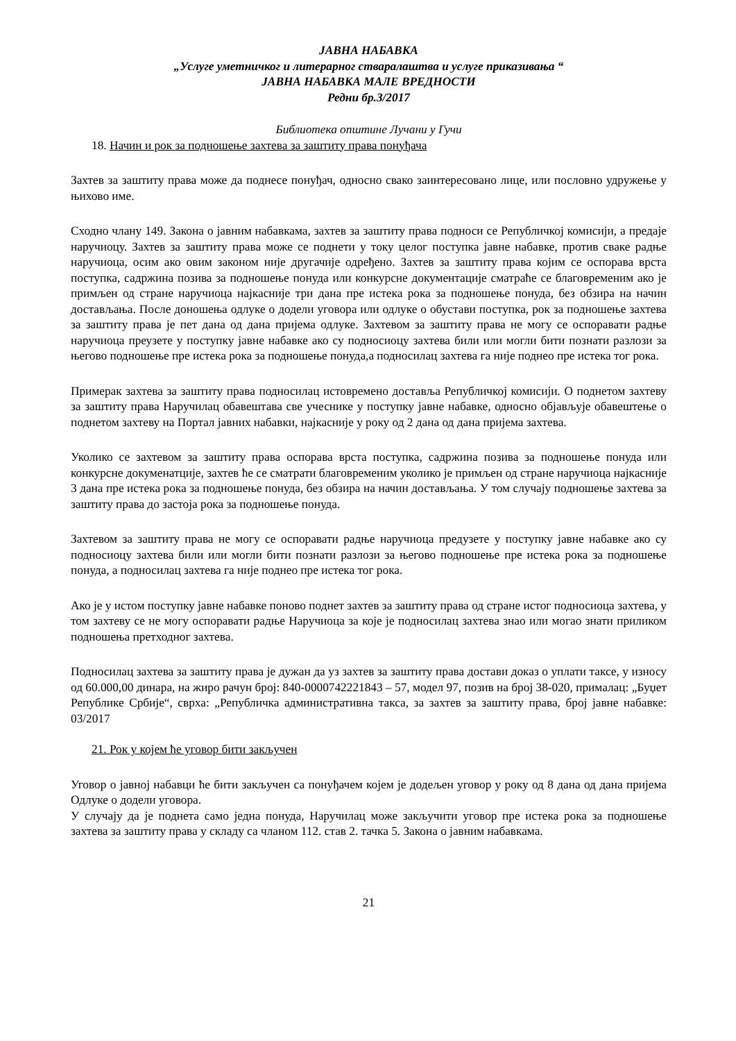ЈАВНА НАБАВКА
„Услуге уметничког и литерарног стваралаштва и услуге приказивања “
ЈАВНА НАБАВКА МАЛЕ ВРЕДНОСТИ
Редни бр.3/2017
Библиотека општине Лучани у Гучи
18. Начин и рок за подношење захтева за заштиту права понуђача
Захтев за заштиту права може да поднесе понуђач, односно свако заинтересовано лице, или пословно удружење у њихово име.
Сходно члану 149. Закона о јавним набавкама, захтев за заштиту права подноси се Републичкој комисији, а предаје наручиоцу. Захтев за заштиту права може се поднети у току целог поступка јавне набавке, против сваке радње наручиоца, осим ако овим законом није другачије одређено. Захтев за заштиту права којим се оспорава врста поступка, садржина позива за подношење понуда или конкурсне документације сматраће се благовременим ако је примљен од стране наручиоца најкасније три дана пре истека рока за подношење понуда, без обзира на начин достављања. После доношења одлуке о додели уговора или одлуке о обустави поступка, рок за подношење захтева за заштиту права је пет дана од дана пријема одлуке. Захтевом за заштиту права не могу се оспоравати радње наручиоца преузете у поступку јавне набавке ако су подносиоцу захтева били или могли бити познати разлози за његово подношење пре истека рока за подношење понуда,а подносилац захтева га није поднео пре истека тог рока.
Примерак захтева за заштиту права подносилац истовремено доставља Републичкој комисији. О поднетом захтеву за заштиту права Наручилац обавештава све учеснике у поступку јавне набавке, односно објављује обавештење о поднетом захтеву на Портал јавних набавки, најкасније у року од 2 дана од дана пријема захтева.
Уколико се захтевом за заштиту права оспорава врста поступка, садржина позива за подношење понуда или конкурсне докуменатције, захтев ће се сматрати благовременим уколико је примљен од стране наручиоца најкасније 3 дана пре истека рока за подношење понуда, без обзира на начин достављања. У том случају подношење захтева за заштиту права до застоја рока за подношење понуда.
Захтевом за заштиту права не могу се оспоравати радње наручиоца предузете у поступку јавне набавке ако су подносиоцу захтева били или могли бити познати разлози за његово подношење пре истека рока за подношење понуда, а подносилац захтева га није поднео пре истека тог рока.
Ако је у истом поступку јавне набавке поново поднет захтев за заштиту права од стране истог подносиоца захтева, у том захтеву се не могу оспоравати радње Наручиоца за које је подносилац захтева знао или могао знати приликом подношења претходног захтева.
Подносилац захтева за заштиту права је дужан да уз захтев за заштиту права достави доказ о уплати таксе, у износу од 60.000,00 динара, на жиро рачун број: 840-0000742221843 – 57, модел 97, позив на број 38-020, прималац: „Буџет Републике Србије“, сврха: „Републичка административна такса, за захтев за заштиту права, број јавне набавке: 03/2017
21. Рок у којем ће уговор бити закључен
Уговор о јавној набавци ће бити закључен са понуђачем којем је додељен уговор у року од 8 дана од дана пријема Одлуке о додели уговора.
У случају да је поднета само једна понуда, Наручилац може закључити уговор пре истека рока за подношење захтева за заштиту права у складу са чланом 112. став 2. тачка 5. Закона о јавним набавкама.
21